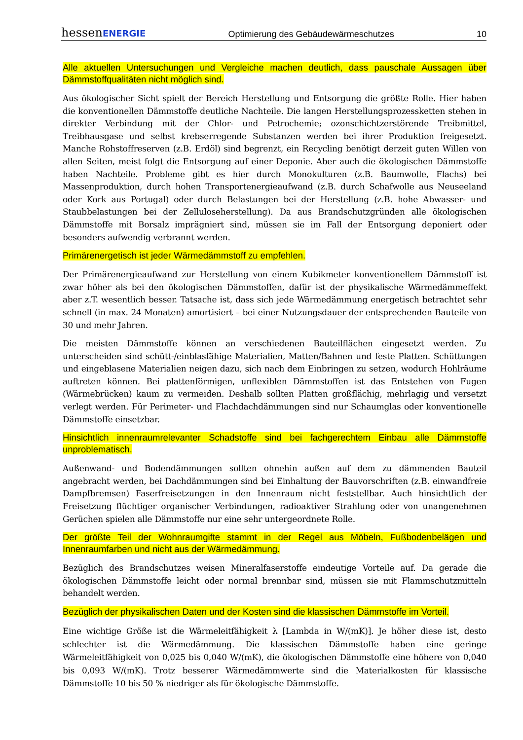hessenENERGIE Optimierung des Gebäudewärmeschutzes 10
Alle aktuellen Untersuchungen und Vergleiche machen deutlich, dass pauschale Aussagen über Dämmstoffqualitäten nicht möglich sind.
Aus ökologischer Sicht spielt der Bereich Herstellung und Entsorgung die größte Rolle. Hier haben die konventionellen Dämmstoffe deutliche Nachteile. Die langen Herstellungsprozessketten stehen in direkter Verbindung mit der Chlor- und Petrochemie; ozonschichtzerstörende Treibmittel, Treibhausgase und selbst krebserregende Substanzen werden bei ihrer Produktion freigesetzt. Manche Rohstoffreserven (z.B. Erdöl) sind begrenzt, ein Recycling benötigt derzeit guten Willen von allen Seiten, meist folgt die Entsorgung auf einer Deponie. Aber auch die ökologischen Dämmstoffe haben Nachteile. Probleme gibt es hier durch Monokulturen (z.B. Baumwolle, Flachs) bei Massenproduktion, durch hohen Transportenergieaufwand (z.B. durch Schafwolle aus Neuseeland oder Kork aus Portugal) oder durch Belastungen bei der Herstellung (z.B. hohe Abwasser- und Staubbelastungen bei der Zelluloseherstellung). Da aus Brandschutzgründen alle ökologischen Dämmstoffe mit Borsalz imprägniert sind, müssen sie im Fall der Entsorgung deponiert oder besonders aufwendig verbrannt werden.
Primärenergetisch ist jeder Wärmedämmstoff zu empfehlen.
Der Primärenergieaufwand zur Herstellung von einem Kubikmeter konventionellem Dämmstoff ist zwar höher als bei den ökologischen Dämmstoffen, dafür ist der physikalische Wärmedämmeffekt aber z.T. wesentlich besser. Tatsache ist, dass sich jede Wärmedämmung energetisch betrachtet sehr schnell (in max. 24 Monaten) amortisiert – bei einer Nutzungsdauer der entsprechenden Bauteile von 30 und mehr Jahren.
Die meisten Dämmstoffe können an verschiedenen Bauteilflächen eingesetzt werden. Zu unterscheiden sind schütt-/einblasfähige Materialien, Matten/Bahnen und feste Platten. Schüttungen und eingeblasene Materialien neigen dazu, sich nach dem Einbringen zu setzen, wodurch Hohlräume auftreten können. Bei plattenförmigen, unflexiblen Dämmstoffen ist das Entstehen von Fugen (Wärmebrücken) kaum zu vermeiden. Deshalb sollten Platten großflächig, mehrlagig und versetzt verlegt werden. Für Perimeter- und Flachdachdämmungen sind nur Schaumglas oder konventionelle Dämmstoffe einsetzbar.
Hinsichtlich innenraumrelevanter Schadstoffe sind bei fachgerechtem Einbau alle Dämmstoffe unproblematisch.
Außenwand- und Bodendämmungen sollten ohnehin außen auf dem zu dämmenden Bauteil angebracht werden, bei Dachdämmungen sind bei Einhaltung der Bauvorschriften (z.B. einwandfreie Dampfbremsen) Faserfreisetzungen in den Innenraum nicht feststellbar. Auch hinsichtlich der Freisetzung flüchtiger organischer Verbindungen, radioaktiver Strahlung oder von unangenehmen Gerüchen spielen alle Dämmstoffe nur eine sehr untergeordnete Rolle.
Der größte Teil der Wohnraumgifte stammt in der Regel aus Möbeln, Fußbodenbelägen und Innenraumfarben und nicht aus der Wärmedämmung.
Bezüglich des Brandschutzes weisen Mineralfaserstoffe eindeutige Vorteile auf. Da gerade die ökologischen Dämmstoffe leicht oder normal brennbar sind, müssen sie mit Flammschutzmitteln behandelt werden.
Bezüglich der physikalischen Daten und der Kosten sind die klassischen Dämmstoffe im Vorteil.
Eine wichtige Größe ist die Wärmeleitfähigkeit λ [Lambda in W/(mK)]. Je höher diese ist, desto schlechter ist die Wärmedämmung. Die klassischen Dämmstoffe haben eine geringe Wärmeleitfähigkeit von 0,025 bis 0,040 W/(mK), die ökologischen Dämmstoffe eine höhere von 0,040 bis 0,093 W/(mK). Trotz besserer Wärmedämmwerte sind die Materialkosten für klassische Dämmstoffe 10 bis 50 % niedriger als für ökologische Dämmstoffe.